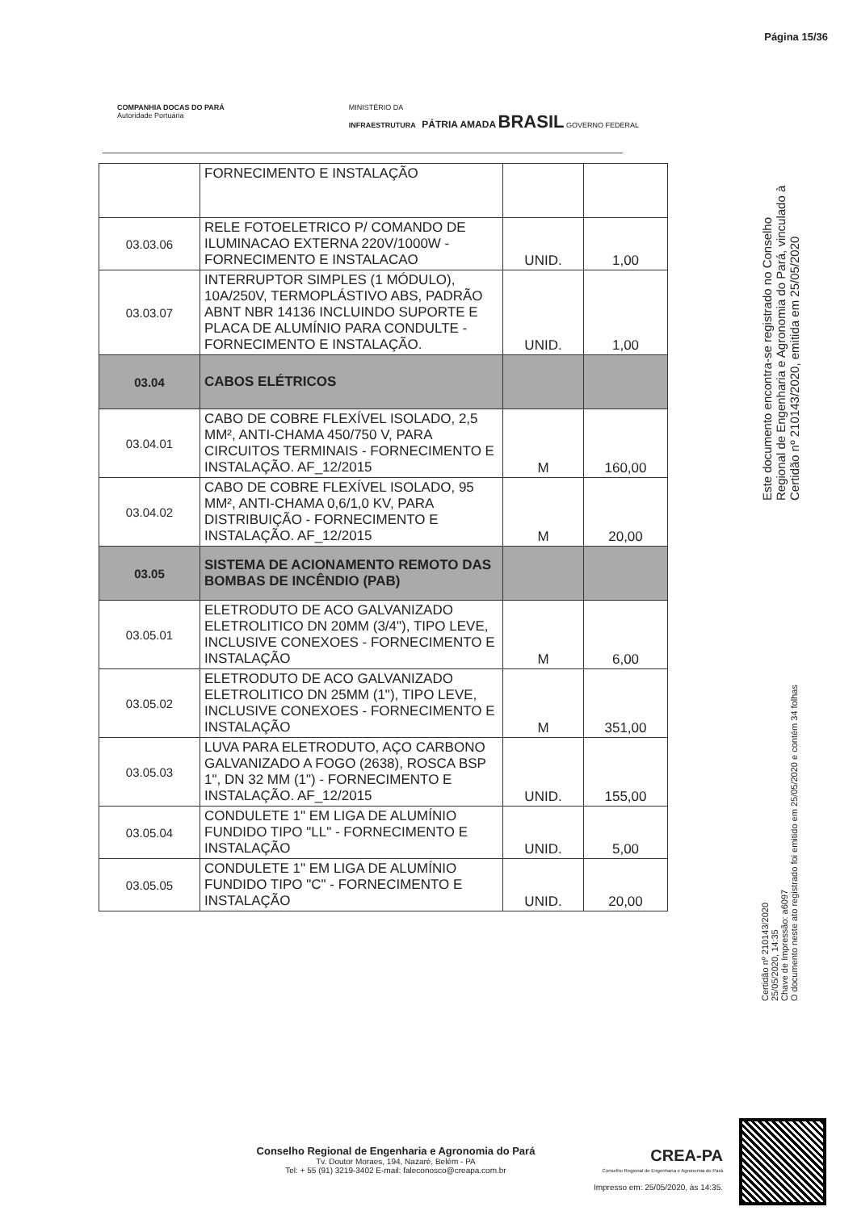Página 15/36
COMPANHIA DOCAS DO PARÁ
Autoridade Portuária
MINISTÉRIO DA
INFRAESTRUTURA PÁTRIA AMADA BRASIL GOVERNO FEDERAL
| | FORNECIMENTO E INSTALAÇÃO | | |
| 03.03.06 | RELE FOTOELETRICO P/ COMANDO DE ILUMINACAO EXTERNA 220V/1000W - FORNECIMENTO E INSTALACAO | UNID. | 1,00 |
| 03.03.07 | INTERRUPTOR SIMPLES (1 MÓDULO), 10A/250V, TERMOPLÁSTIVO ABS, PADRÃO ABNT NBR 14136 INCLUINDO SUPORTE E PLACA DE ALUMÍNIO PARA CONDULTE - FORNECIMENTO E INSTALAÇÃO. | UNID. | 1,00 |
| 03.04 | CABOS ELÉTRICOS | | |
| 03.04.01 | CABO DE COBRE FLEXÍVEL ISOLADO, 2,5 MM², ANTI-CHAMA 450/750 V, PARA CIRCUITOS TERMINAIS - FORNECIMENTO E INSTALAÇÃO. AF_12/2015 | M | 160,00 |
| 03.04.02 | CABO DE COBRE FLEXÍVEL ISOLADO, 95 MM², ANTI-CHAMA 0,6/1,0 KV, PARA DISTRIBUIÇÃO - FORNECIMENTO E INSTALAÇÃO. AF_12/2015 | M | 20,00 |
| 03.05 | SISTEMA DE ACIONAMENTO REMOTO DAS BOMBAS DE INCÊNDIO (PAB) | | |
| 03.05.01 | ELETRODUTO DE ACO GALVANIZADO ELETROLITICO DN 20MM (3/4"), TIPO LEVE, INCLUSIVE CONEXOES - FORNECIMENTO E INSTALAÇÃO | M | 6,00 |
| 03.05.02 | ELETRODUTO DE ACO GALVANIZADO ELETROLITICO DN 25MM (1"), TIPO LEVE, INCLUSIVE CONEXOES - FORNECIMENTO E INSTALAÇÃO | M | 351,00 |
| 03.05.03 | LUVA PARA ELETRODUTO, AÇO CARBONO GALVANIZADO A FOGO (2638), ROSCA BSP 1", DN 32 MM (1") - FORNECIMENTO E INSTALAÇÃO. AF_12/2015 | UNID. | 155,00 |
| 03.05.04 | CONDULETE 1" EM LIGA DE ALUMÍNIO FUNDIDO TIPO "LL" - FORNECIMENTO E INSTALAÇÃO | UNID. | 5,00 |
| 03.05.05 | CONDULETE 1" EM LIGA DE ALUMÍNIO FUNDIDO TIPO "C" - FORNECIMENTO E INSTALAÇÃO | UNID. | 20,00 |
Este documento encontra-se registrado no Conselho Regional de Engenharia e Agronomia do Pará, vinculado à Certidão nº 210143/2020, emitida em 25/05/2020
Certidão nº 210143/2020
25/05/2020, 14:35
Chave de Impressão: a6097
O documento neste ato registrado foi emitido em 25/05/2020 e contém 34 folhas
Conselho Regional de Engenharia e Agronomia do Pará
Tv. Doutor Moraes, 194, Nazaré, Belém - PA
Tel: + 55 (91) 3219-3402 E-mail: faleconosco@creapa.com.br
CREA-PA
Conselho Regional de Engenharia e Agronomia do Pará
Impresso em: 25/05/2020, às 14:35.